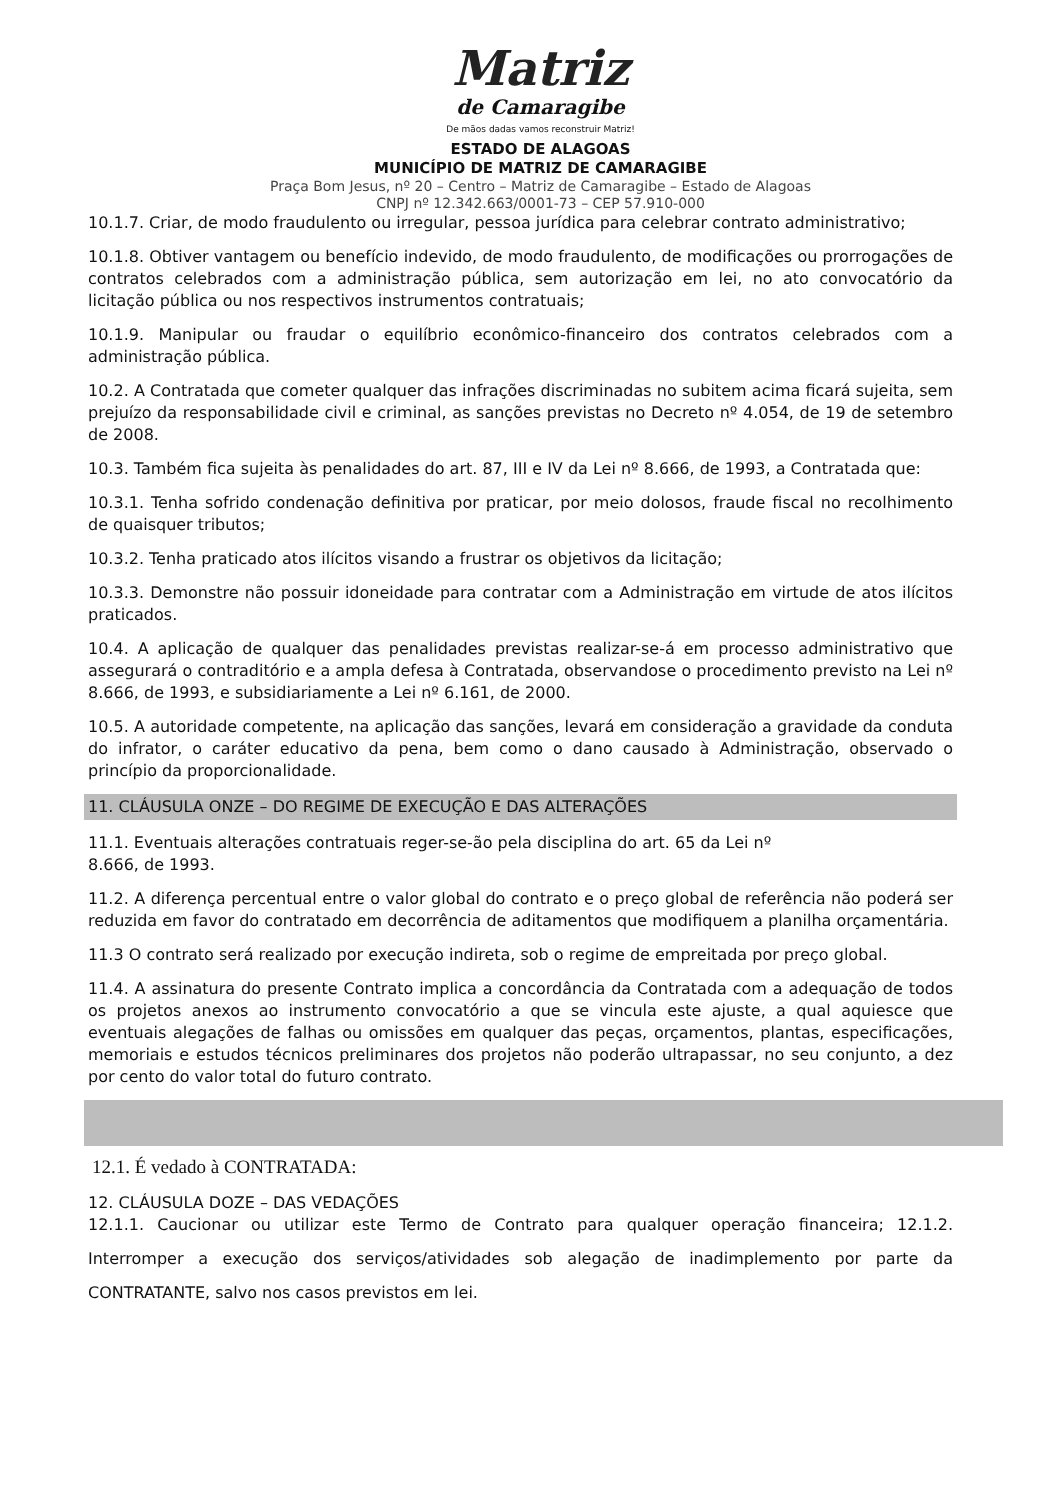Matriz
de Camaragibe
De mãos dadas vamos reconstruir Matriz!
ESTADO DE ALAGOAS
MUNICÍPIO DE MATRIZ DE CAMARAGIBE
Praça Bom Jesus, nº 20 – Centro – Matriz de Camaragibe – Estado de Alagoas
CNPJ nº 12.342.663/0001-73 – CEP 57.910-000
10.1.7. Criar, de modo fraudulento ou irregular, pessoa jurídica para celebrar contrato administrativo;
10.1.8. Obtiver vantagem ou benefício indevido, de modo fraudulento, de modificações ou prorrogações de contratos celebrados com a administração pública, sem autorização em lei, no ato convocatório da licitação pública ou nos respectivos instrumentos contratuais;
10.1.9. Manipular ou fraudar o equilíbrio econômico-financeiro dos contratos celebrados com a administração pública.
10.2. A Contratada que cometer qualquer das infrações discriminadas no subitem acima ficará sujeita, sem prejuízo da responsabilidade civil e criminal, as sanções previstas no Decreto nº 4.054, de 19 de setembro de 2008.
10.3. Também fica sujeita às penalidades do art. 87, III e IV da Lei nº 8.666, de 1993, a Contratada que:
10.3.1. Tenha sofrido condenação definitiva por praticar, por meio dolosos, fraude fiscal no recolhimento de quaisquer tributos;
10.3.2. Tenha praticado atos ilícitos visando a frustrar os objetivos da licitação;
10.3.3. Demonstre não possuir idoneidade para contratar com a Administração em virtude de atos ilícitos praticados.
10.4. A aplicação de qualquer das penalidades previstas realizar-se-á em processo administrativo que assegurará o contraditório e a ampla defesa à Contratada, observandose o procedimento previsto na Lei nº 8.666, de 1993, e subsidiariamente a Lei nº 6.161, de 2000.
10.5. A autoridade competente, na aplicação das sanções, levará em consideração a gravidade da conduta do infrator, o caráter educativo da pena, bem como o dano causado à Administração, observado o princípio da proporcionalidade.
11. CLÁUSULA ONZE – DO REGIME DE EXECUÇÃO E DAS ALTERAÇÕES
11.1. Eventuais alterações contratuais reger-se-ão pela disciplina do art. 65 da Lei nº
8.666, de 1993.
11.2. A diferença percentual entre o valor global do contrato e o preço global de referência não poderá ser reduzida em favor do contratado em decorrência de aditamentos que modifiquem a planilha orçamentária.
11.3 O contrato será realizado por execução indireta, sob o regime de empreitada por preço global.
11.4. A assinatura do presente Contrato implica a concordância da Contratada com a adequação de todos os projetos anexos ao instrumento convocatório a que se vincula este ajuste, a qual aquiesce que eventuais alegações de falhas ou omissões em qualquer das peças, orçamentos, plantas, especificações, memoriais e estudos técnicos preliminares dos projetos não poderão ultrapassar, no seu conjunto, a dez por cento do valor total do futuro contrato.
12.1. É vedado à CONTRATADA:
12. CLÁUSULA DOZE – DAS VEDAÇÕES
12.1.1. Caucionar ou utilizar este Termo de Contrato para qualquer operação financeira; 12.1.2. Interromper a execução dos serviços/atividades sob alegação de inadimplemento por parte da CONTRATANTE, salvo nos casos previstos em lei.